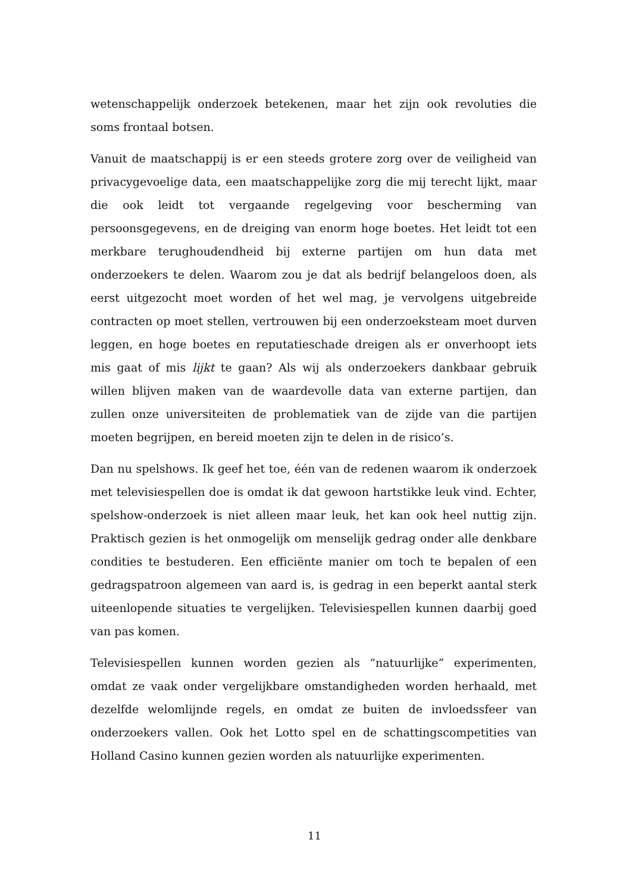wetenschappelijk onderzoek betekenen, maar het zijn ook revoluties die soms frontaal botsen.
Vanuit de maatschappij is er een steeds grotere zorg over de veiligheid van privacygevoelige data, een maatschappelijke zorg die mij terecht lijkt, maar die ook leidt tot vergaande regelgeving voor bescherming van persoonsgegevens, en de dreiging van enorm hoge boetes. Het leidt tot een merkbare terughoudendheid bij externe partijen om hun data met onderzoekers te delen. Waarom zou je dat als bedrijf belangeloos doen, als eerst uitgezocht moet worden of het wel mag, je vervolgens uitgebreide contracten op moet stellen, vertrouwen bij een onderzoeksteam moet durven leggen, en hoge boetes en reputatieschade dreigen als er onverhoopt iets mis gaat of mis lijkt te gaan? Als wij als onderzoekers dankbaar gebruik willen blijven maken van de waardevolle data van externe partijen, dan zullen onze universiteiten de problematiek van de zijde van die partijen moeten begrijpen, en bereid moeten zijn te delen in de risico’s.
Dan nu spelshows. Ik geef het toe, één van de redenen waarom ik onderzoek met televisiespellen doe is omdat ik dat gewoon hartstikke leuk vind. Echter, spelshow-onderzoek is niet alleen maar leuk, het kan ook heel nuttig zijn. Praktisch gezien is het onmogelijk om menselijk gedrag onder alle denkbare condities te bestuderen. Een efficiënte manier om toch te bepalen of een gedragspatroon algemeen van aard is, is gedrag in een beperkt aantal sterk uiteenlopende situaties te vergelijken. Televisiespellen kunnen daarbij goed van pas komen.
Televisiespellen kunnen worden gezien als “natuurlijke” experimenten, omdat ze vaak onder vergelijkbare omstandigheden worden herhaald, met dezelfde welomlijnde regels, en omdat ze buiten de invloedssfeer van onderzoekers vallen. Ook het Lotto spel en de schattingscompetities van Holland Casino kunnen gezien worden als natuurlijke experimenten.
11